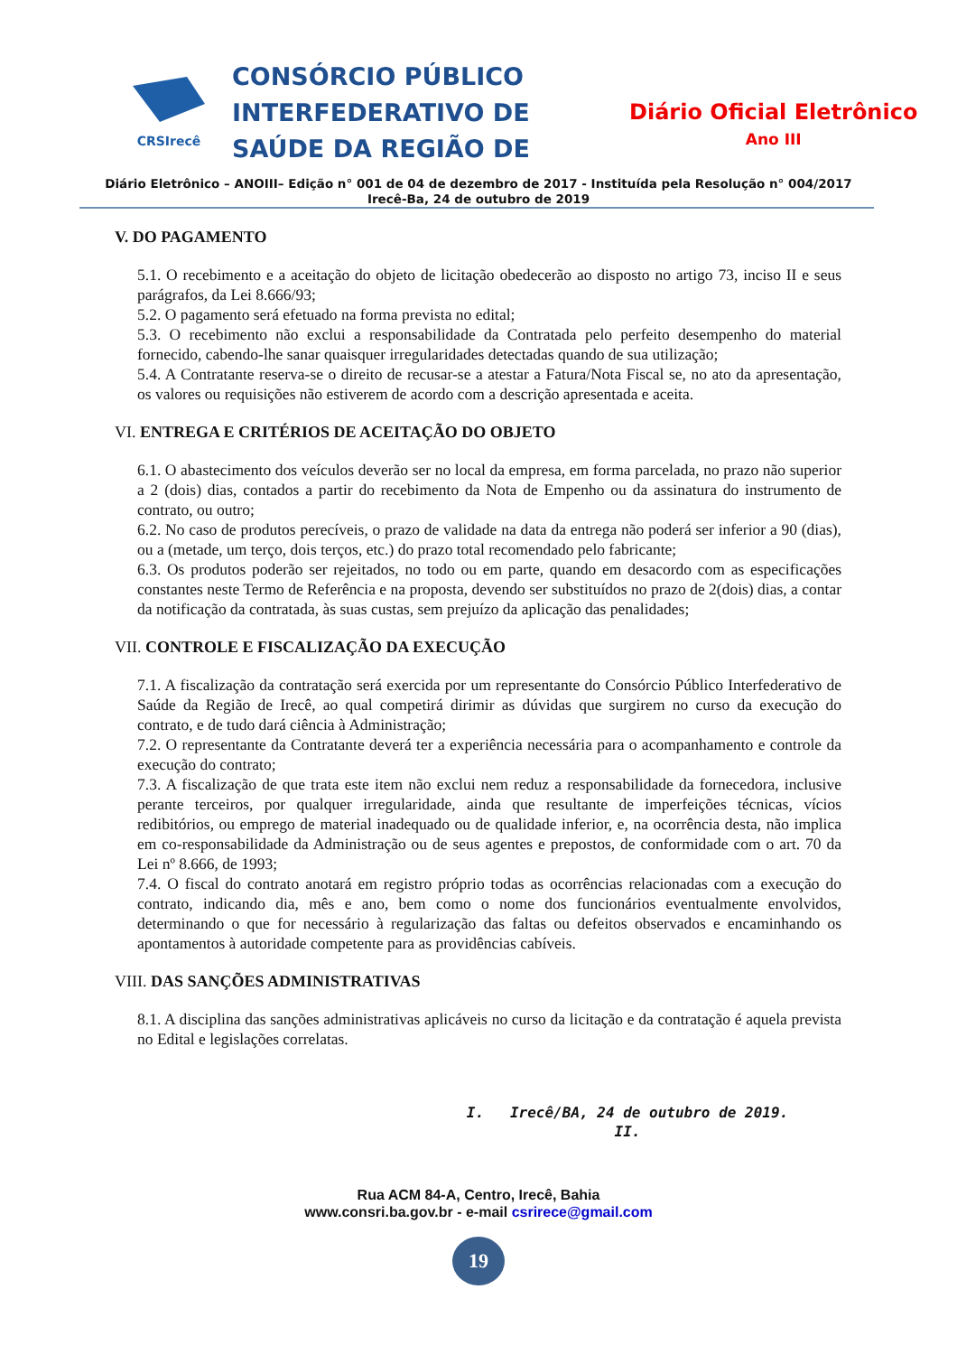CRSIrecê
CONSÓRCIO PÚBLICO INTERFEDERATIVO DE SAÚDE DA REGIÃO DE
Diário Oficial Eletrônico
Ano III
Diário Eletrônico – ANOIII– Edição n° 001 de 04 de dezembro de 2017 - Instituída pela Resolução n° 004/2017
Irecê-Ba, 24 de outubro de 2019
V. DO PAGAMENTO
5.1. O recebimento e a aceitação do objeto de licitação obedecerão ao disposto no artigo 73, inciso II e seus parágrafos, da Lei 8.666/93;
5.2. O pagamento será efetuado na forma prevista no edital;
5.3. O recebimento não exclui a responsabilidade da Contratada pelo perfeito desempenho do material fornecido, cabendo-lhe sanar quaisquer irregularidades detectadas quando de sua utilização;
5.4. A Contratante reserva-se o direito de recusar-se a atestar a Fatura/Nota Fiscal se, no ato da apresentação, os valores ou requisições não estiverem de acordo com a descrição apresentada e aceita.
VI. ENTREGA E CRITÉRIOS DE ACEITAÇÃO DO OBJETO
6.1. O abastecimento dos veículos deverão ser no local da empresa, em forma parcelada, no prazo não superior a 2 (dois) dias, contados a partir do recebimento da Nota de Empenho ou da assinatura do instrumento de contrato, ou outro;
6.2. No caso de produtos perecíveis, o prazo de validade na data da entrega não poderá ser inferior a 90 (dias), ou a (metade, um terço, dois terços, etc.) do prazo total recomendado pelo fabricante;
6.3. Os produtos poderão ser rejeitados, no todo ou em parte, quando em desacordo com as especificações constantes neste Termo de Referência e na proposta, devendo ser substituídos no prazo de 2(dois) dias, a contar da notificação da contratada, às suas custas, sem prejuízo da aplicação das penalidades;
VII. CONTROLE E FISCALIZAÇÃO DA EXECUÇÃO
7.1. A fiscalização da contratação será exercida por um representante do Consórcio Público Interfederativo de Saúde da Região de Irecê, ao qual competirá dirimir as dúvidas que surgirem no curso da execução do contrato, e de tudo dará ciência à Administração;
7.2. O representante da Contratante deverá ter a experiência necessária para o acompanhamento e controle da execução do contrato;
7.3. A fiscalização de que trata este item não exclui nem reduz a responsabilidade da fornecedora, inclusive perante terceiros, por qualquer irregularidade, ainda que resultante de imperfeições técnicas, vícios redibitórios, ou emprego de material inadequado ou de qualidade inferior, e, na ocorrência desta, não implica em co-responsabilidade da Administração ou de seus agentes e prepostos, de conformidade com o art. 70 da Lei nº 8.666, de 1993;
7.4. O fiscal do contrato anotará em registro próprio todas as ocorrências relacionadas com a execução do contrato, indicando dia, mês e ano, bem como o nome dos funcionários eventualmente envolvidos, determinando o que for necessário à regularização das faltas ou defeitos observados e encaminhando os apontamentos à autoridade competente para as providências cabíveis.
VIII. DAS SANÇÕES ADMINISTRATIVAS
8.1. A disciplina das sanções administrativas aplicáveis no curso da licitação e da contratação é aquela prevista no Edital e legislações correlatas.
I. Irecê/BA, 24 de outubro de 2019.
II.
Rua ACM 84-A, Centro, Irecê, Bahia
www.consri.ba.gov.br - e-mail csrirece@gmail.com
19